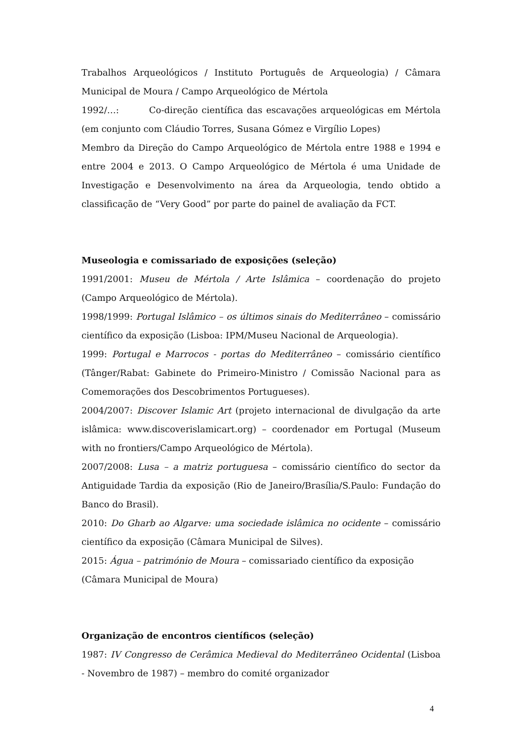Trabalhos Arqueológicos / Instituto Português de Arqueologia) / Câmara Municipal de Moura / Campo Arqueológico de Mértola
1992/…: Co-direção científica das escavações arqueológicas em Mértola (em conjunto com Cláudio Torres, Susana Gómez e Virgílio Lopes)
Membro da Direção do Campo Arqueológico de Mértola entre 1988 e 1994 e entre 2004 e 2013. O Campo Arqueológico de Mértola é uma Unidade de Investigação e Desenvolvimento na área da Arqueologia, tendo obtido a classificação de “Very Good” por parte do painel de avaliação da FCT.
Museologia e comissariado de exposições (seleção)
1991/2001: Museu de Mértola / Arte Islâmica – coordenação do projeto (Campo Arqueológico de Mértola).
1998/1999: Portugal Islâmico – os últimos sinais do Mediterrâneo – comissário científico da exposição (Lisboa: IPM/Museu Nacional de Arqueologia).
1999: Portugal e Marrocos - portas do Mediterrâneo – comissário científico (Tânger/Rabat: Gabinete do Primeiro-Ministro / Comissão Nacional para as Comemorações dos Descobrimentos Portugueses).
2004/2007: Discover Islamic Art (projeto internacional de divulgação da arte islâmica: www.discoverislamicart.org) – coordenador em Portugal (Museum with no frontiers/Campo Arqueológico de Mértola).
2007/2008: Lusa – a matriz portuguesa – comissário científico do sector da Antiguidade Tardia da exposição (Rio de Janeiro/Brasília/S.Paulo: Fundação do Banco do Brasil).
2010: Do Gharb ao Algarve: uma sociedade islâmica no ocidente – comissário científico da exposição (Câmara Municipal de Silves).
2015: Água – património de Moura – comissariado científico da exposição
(Câmara Municipal de Moura)
Organização de encontros científicos (seleção)
1987: IV Congresso de Cerâmica Medieval do Mediterrâneo Ocidental (Lisboa - Novembro de 1987) – membro do comité organizador
4